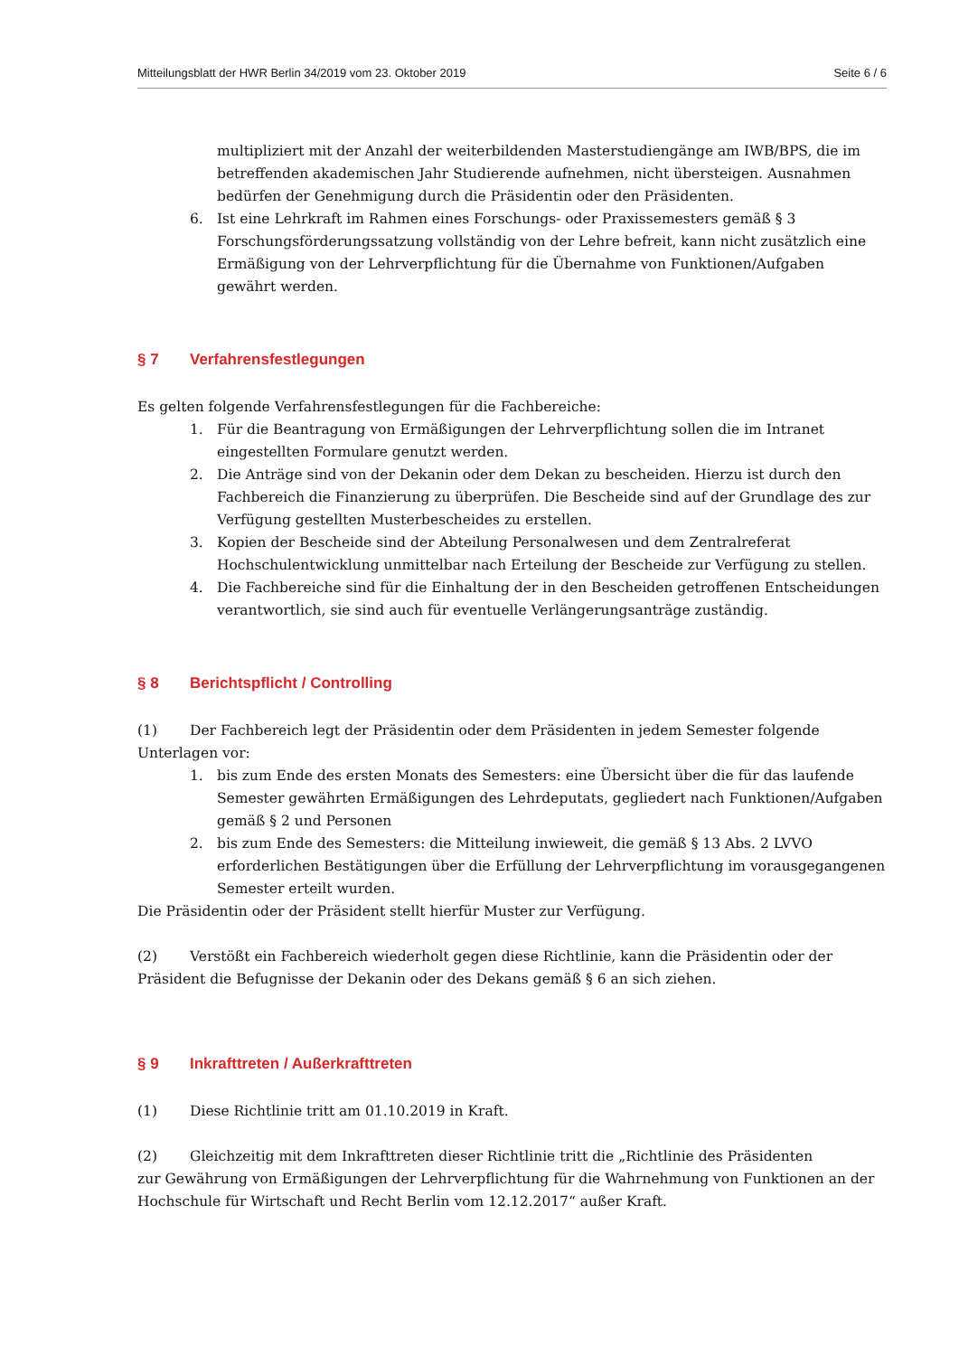Mitteilungsblatt der HWR Berlin 34/2019 vom 23. Oktober 2019 Seite 6 / 6
multipliziert mit der Anzahl der weiterbildenden Masterstudiengänge am IWB/BPS, die im betreffenden akademischen Jahr Studierende aufnehmen, nicht übersteigen. Ausnahmen bedürfen der Genehmigung durch die Präsidentin oder den Präsidenten.
6. Ist eine Lehrkraft im Rahmen eines Forschungs- oder Praxissemesters gemäß § 3 Forschungsförderungssatzung vollständig von der Lehre befreit, kann nicht zusätzlich eine Ermäßigung von der Lehrverpflichtung für die Übernahme von Funktionen/Aufgaben gewährt werden.
§ 7 Verfahrensfestlegungen
Es gelten folgende Verfahrensfestlegungen für die Fachbereiche:
1. Für die Beantragung von Ermäßigungen der Lehrverpflichtung sollen die im Intranet eingestellten Formulare genutzt werden.
2. Die Anträge sind von der Dekanin oder dem Dekan zu bescheiden. Hierzu ist durch den Fachbereich die Finanzierung zu überprüfen. Die Bescheide sind auf der Grundlage des zur Verfügung gestellten Musterbescheides zu erstellen.
3. Kopien der Bescheide sind der Abteilung Personalwesen und dem Zentralreferat Hochschulentwicklung unmittelbar nach Erteilung der Bescheide zur Verfügung zu stellen.
4. Die Fachbereiche sind für die Einhaltung der in den Bescheiden getroffenen Entscheidungen verantwortlich, sie sind auch für eventuelle Verlängerungsanträge zuständig.
§ 8 Berichtspflicht / Controlling
(1) Der Fachbereich legt der Präsidentin oder dem Präsidenten in jedem Semester folgende Unterlagen vor:
1. bis zum Ende des ersten Monats des Semesters: eine Übersicht über die für das laufende Semester gewährten Ermäßigungen des Lehrdeputats, gegliedert nach Funktionen/Aufgaben gemäß § 2 und Personen
2. bis zum Ende des Semesters: die Mitteilung inwieweit, die gemäß § 13 Abs. 2 LVVO erforderlichen Bestätigungen über die Erfüllung der Lehrverpflichtung im vorausgegangenen Semester erteilt wurden.
Die Präsidentin oder der Präsident stellt hierfür Muster zur Verfügung.
(2) Verstößt ein Fachbereich wiederholt gegen diese Richtlinie, kann die Präsidentin oder der Präsident die Befugnisse der Dekanin oder des Dekans gemäß § 6 an sich ziehen.
§ 9 Inkrafttreten / Außerkrafttreten
(1) Diese Richtlinie tritt am 01.10.2019 in Kraft.
(2) Gleichzeitig mit dem Inkrafttreten dieser Richtlinie tritt die „Richtlinie des Präsidenten
zur Gewährung von Ermäßigungen der Lehrverpflichtung für die Wahrnehmung von Funktionen an der Hochschule für Wirtschaft und Recht Berlin vom 12.12.2017“ außer Kraft.